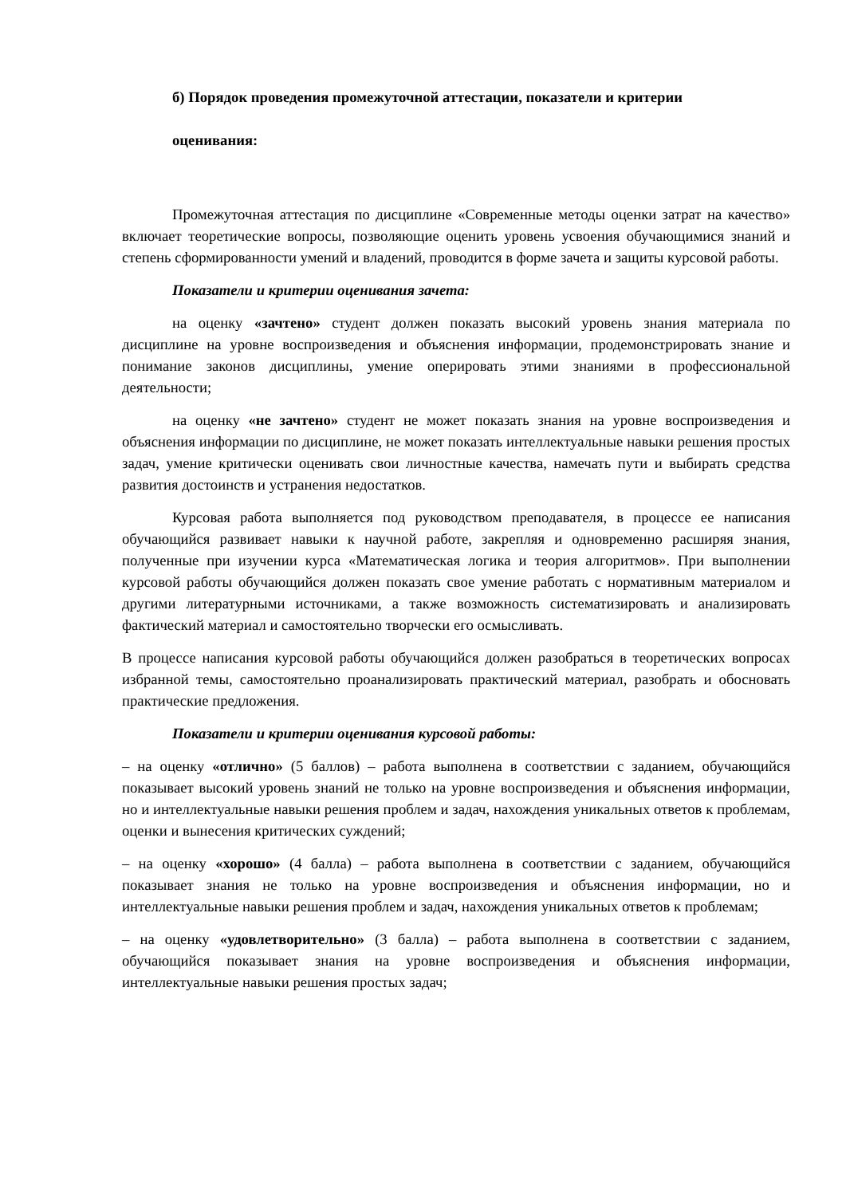б) Порядок проведения промежуточной аттестации, показатели и критерии
оценивания:
Промежуточная аттестация по дисциплине «Современные методы оценки затрат на качество» включает теоретические вопросы, позволяющие оценить уровень усвоения обучающимися знаний и степень сформированности умений и владений, проводится в форме зачета и защиты курсовой работы.
Показатели и критерии оценивания зачета:
на оценку «зачтено» студент должен показать высокий уровень знания материала по дисциплине на уровне воспроизведения и объяснения информации, продемонстрировать знание и понимание законов дисциплины, умение оперировать этими знаниями в профессиональной деятельности;
на оценку «не зачтено» студент не может показать знания на уровне воспроизведения и объяснения информации по дисциплине, не может показать интеллектуальные навыки решения простых задач, умение критически оценивать свои личностные качества, намечать пути и выбирать средства развития достоинств и устранения недостатков.
Курсовая работа выполняется под руководством преподавателя, в процессе ее написания обучающийся развивает навыки к научной работе, закрепляя и одновременно расширяя знания, полученные при изучении курса «Математическая логика и теория алгоритмов». При выполнении курсовой работы обучающийся должен показать свое умение работать с нормативным материалом и другими литературными источниками, а также возможность систематизировать и анализировать фактический материал и самостоятельно творчески его осмысливать.
В процессе написания курсовой работы обучающийся должен разобраться в теоретических вопросах избранной темы, самостоятельно проанализировать практический материал, разобрать и обосновать практические предложения.
Показатели и критерии оценивания курсовой работы:
– на оценку «отлично» (5 баллов) – работа выполнена в соответствии с заданием, обучающийся показывает высокий уровень знаний не только на уровне воспроизведения и объяснения информации, но и интеллектуальные навыки решения проблем и задач, нахождения уникальных ответов к проблемам, оценки и вынесения критических суждений;
– на оценку «хорошо» (4 балла) – работа выполнена в соответствии с заданием, обучающийся показывает знания не только на уровне воспроизведения и объяснения информации, но и интеллектуальные навыки решения проблем и задач, нахождения уникальных ответов к проблемам;
– на оценку «удовлетворительно» (3 балла) – работа выполнена в соответствии с заданием, обучающийся показывает знания на уровне воспроизведения и объяснения информации, интеллектуальные навыки решения простых задач;